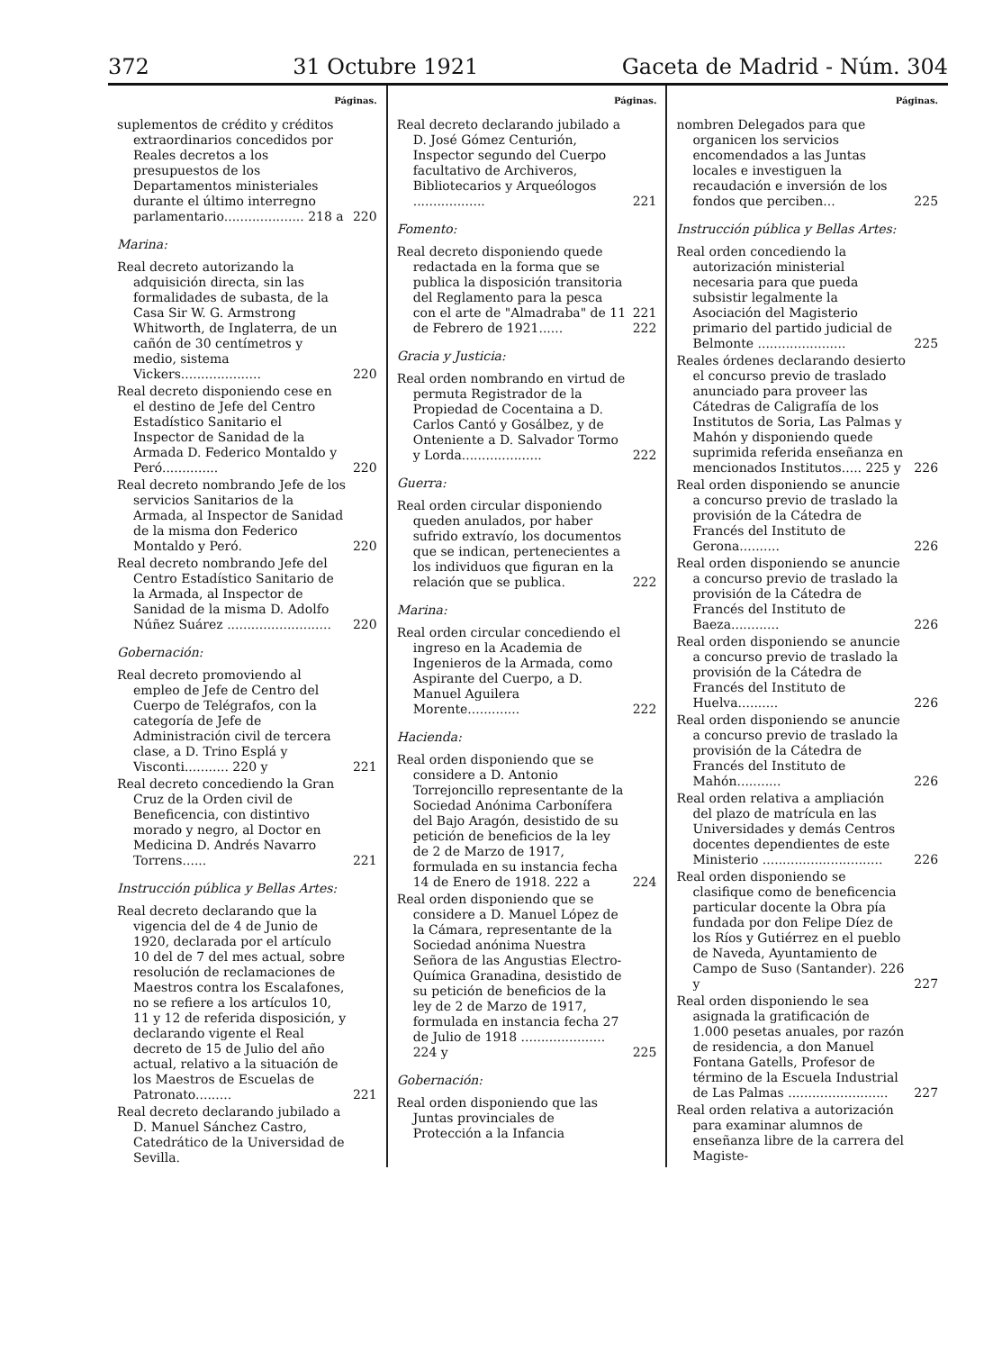372 31 Octubre 1921 Gaceta de Madrid - Núm. 304
Páginas.
suplementos de crédito y créditos extraordinarios concedidos por Reales decretos a los presupuestos de los Departamentos ministeriales durante el último interregno parlamentario.................... 218 a
220
Marina:
Real decreto autorizando la adquisición directa, sin las formalidades de subasta, de la Casa Sir W. G. Armstrong Whitworth, de Inglaterra, de un cañón de 30 centímetros y medio, sistema Vickers....................
220
Real decreto disponiendo cese en el destino de Jefe del Centro Estadístico Sanitario el Inspector de Sanidad de la Armada D. Federico Montaldo y Peró..............
220
Real decreto nombrando Jefe de los servicios Sanitarios de la Armada, al Inspector de Sanidad de la misma don Federico Montaldo y Peró.
220
Real decreto nombrando Jefe del Centro Estadístico Sanitario de la Armada, al Inspector de Sanidad de la misma D. Adolfo Núñez Suárez ..........................
220
Gobernación:
Real decreto promoviendo al empleo de Jefe de Centro del Cuerpo de Telégrafos, con la categoría de Jefe de Administración civil de tercera clase, a D. Trino Esplá y Visconti........... 220 y
221
Real decreto concediendo la Gran Cruz de la Orden civil de Beneficencia, con distintivo morado y negro, al Doctor en Medicina D. Andrés Navarro Torrens......
221
Instrucción pública y Bellas Artes:
Real decreto declarando que la vigencia del de 4 de Junio de 1920, declarada por el artículo 10 del de 7 del mes actual, sobre resolución de reclamaciones de Maestros contra los Escalafones, no se refiere a los artículos 10, 11 y 12 de referida disposición, y declarando vigente el Real decreto de 15 de Julio del año actual, relativo a la situación de los Maestros de Escuelas de Patronato.........
221
Real decreto declarando jubilado a D. Manuel Sánchez Castro, Catedrático de la Universidad de Sevilla.
Páginas.
Real decreto declarando jubilado a D. José Gómez Centurión, Inspector segundo del Cuerpo facultativo de Archiveros, Bibliotecarios y Arqueólogos ..................
221
Fomento:
Real decreto disponiendo quede redactada en la forma que se publica la disposición transitoria del Reglamento para la pesca con el arte de "Almadraba" de 11 de Febrero de 1921......
221
222
Gracia y Justicia:
Real orden nombrando en virtud de permuta Registrador de la Propiedad de Cocentaina a D. Carlos Cantó y Gosálbez, y de Onteniente a D. Salvador Tormo y Lorda....................
222
Guerra:
Real orden circular disponiendo queden anulados, por haber sufrido extravío, los documentos que se indican, pertenecientes a los individuos que figuran en la relación que se publica.
222
Marina:
Real orden circular concediendo el ingreso en la Academia de Ingenieros de la Armada, como Aspirante del Cuerpo, a D. Manuel Aguilera Morente.............
222
Hacienda:
Real orden disponiendo que se considere a D. Antonio Torrejoncillo representante de la Sociedad Anónima Carbonífera del Bajo Aragón, desistido de su petición de beneficios de la ley de 2 de Marzo de 1917, formulada en su instancia fecha 14 de Enero de 1918. 222 a
224
Real orden disponiendo que se considere a D. Manuel López de la Cámara, representante de la Sociedad anónima Nuestra Señora de las Angustias Electro-Química Granadina, desistido de su petición de beneficios de la ley de 2 de Marzo de 1917, formulada en instancia fecha 27 de Julio de 1918 ..................... 224 y
225
Gobernación:
Real orden disponiendo que las Juntas provinciales de Protección a la Infancia
Páginas.
nombren Delegados para que organicen los servicios encomendados a las Juntas locales e investiguen la recaudación e inversión de los fondos que perciben...
225
Instrucción pública y Bellas Artes:
Real orden concediendo la autorización ministerial necesaria para que pueda subsistir legalmente la Asociación del Magisterio primario del partido judicial de Belmonte ......................
225
Reales órdenes declarando desierto el concurso previo de traslado anunciado para proveer las Cátedras de Caligrafía de los Institutos de Soria, Las Palmas y Mahón y disponiendo quede suprimida referida enseñanza en mencionados Institutos..... 225 y
226
Real orden disponiendo se anuncie a concurso previo de traslado la provisión de la Cátedra de Francés del Instituto de Gerona..........
226
Real orden disponiendo se anuncie a concurso previo de traslado la provisión de la Cátedra de Francés del Instituto de Baeza............
226
Real orden disponiendo se anuncie a concurso previo de traslado la provisión de la Cátedra de Francés del Instituto de Huelva..........
226
Real orden disponiendo se anuncie a concurso previo de traslado la provisión de la Cátedra de Francés del Instituto de Mahón...........
226
Real orden relativa a ampliación del plazo de matrícula en las Universidades y demás Centros docentes dependientes de este Ministerio ..............................
226
Real orden disponiendo se clasifique como de beneficencia particular docente la Obra pía fundada por don Felipe Díez de los Ríos y Gutiérrez en el pueblo de Naveda, Ayuntamiento de Campo de Suso (Santander). 226 y
227
Real orden disponiendo le sea asignada la gratificación de 1.000 pesetas anuales, por razón de residencia, a don Manuel Fontana Gatells, Profesor de término de la Escuela Industrial de Las Palmas .........................
227
Real orden relativa a autorización para examinar alumnos de enseñanza libre de la carrera del Magiste-